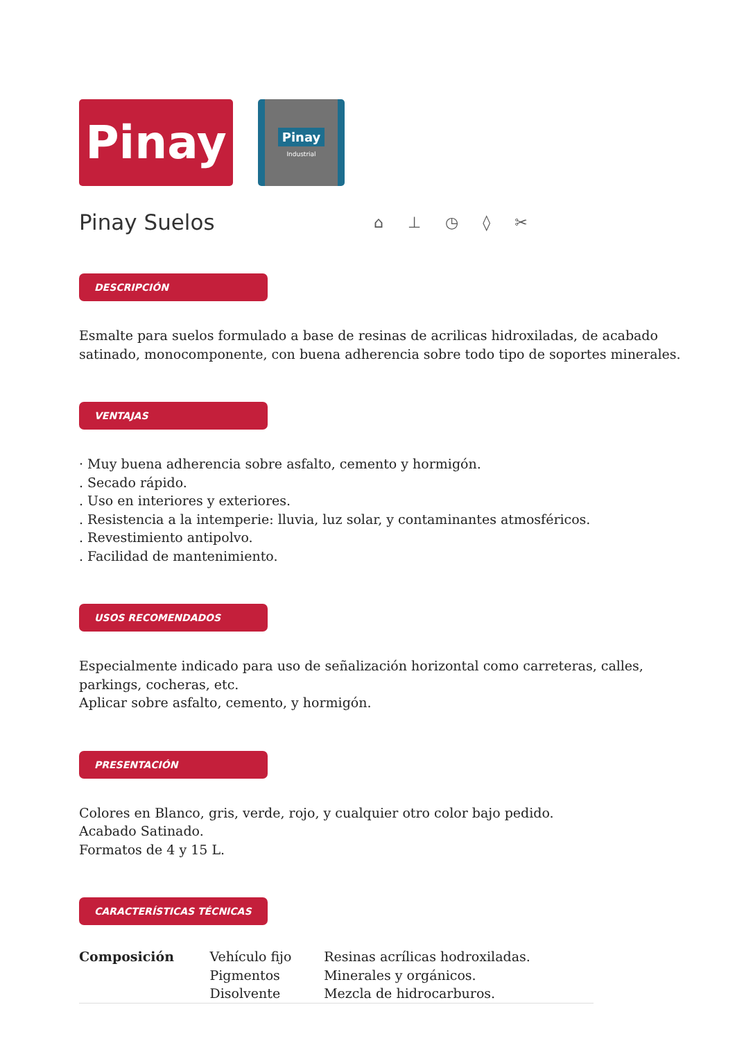Pinay
Pinay
Industrial
Pinay Suelos
⌂ ⊥ ◷ ◊ ✂
DESCRIPCIÓN
Esmalte para suelos formulado a base de resinas de acrilicas hidroxiladas, de acabado satinado, monocomponente, con buena adherencia sobre todo tipo de soportes minerales.
VENTAJAS
· Muy buena adherencia sobre asfalto, cemento y hormigón.
. Secado rápido.
. Uso en interiores y exteriores.
. Resistencia a la intemperie: lluvia, luz solar, y contaminantes atmosféricos.
. Revestimiento antipolvo.
. Facilidad de mantenimiento.
USOS RECOMENDADOS
Especialmente indicado para uso de señalización horizontal como carreteras, calles, parkings, cocheras, etc.
Aplicar sobre asfalto, cemento, y hormigón.
PRESENTACIÓN
Colores en Blanco, gris, verde, rojo, y cualquier otro color bajo pedido.
Acabado Satinado.
Formatos de 4 y 15 L.
CARACTERÍSTICAS TÉCNICAS
| Composición | Vehículo fijo | Resinas acrílicas hodroxiladas. |
| | Pigmentos | Minerales y orgánicos. |
| | Disolvente | Mezcla de hidrocarburos. |